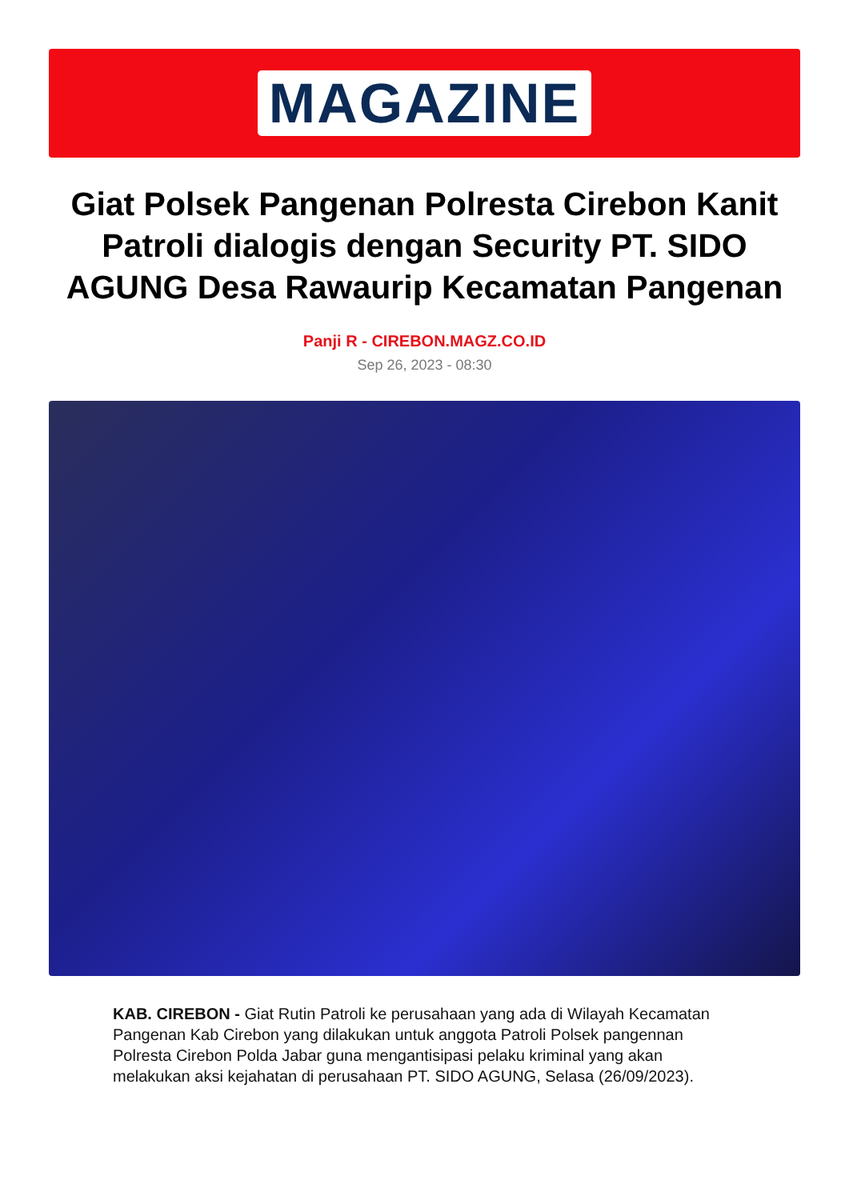MAGAZINE
Giat Polsek Pangenan Polresta Cirebon Kanit Patroli dialogis dengan Security PT. SIDO AGUNG Desa Rawaurip Kecamatan Pangenan
Panji R - CIREBON.MAGZ.CO.ID
Sep 26, 2023 - 08:30
KAB. CIREBON - Giat Rutin Patroli ke perusahaan yang ada di Wilayah Kecamatan Pangenan Kab Cirebon yang dilakukan untuk anggota Patroli Polsek pangennan Polresta Cirebon Polda Jabar guna mengantisipasi pelaku kriminal yang akan melakukan aksi kejahatan di perusahaan PT. SIDO AGUNG, Selasa (26/09/2023).